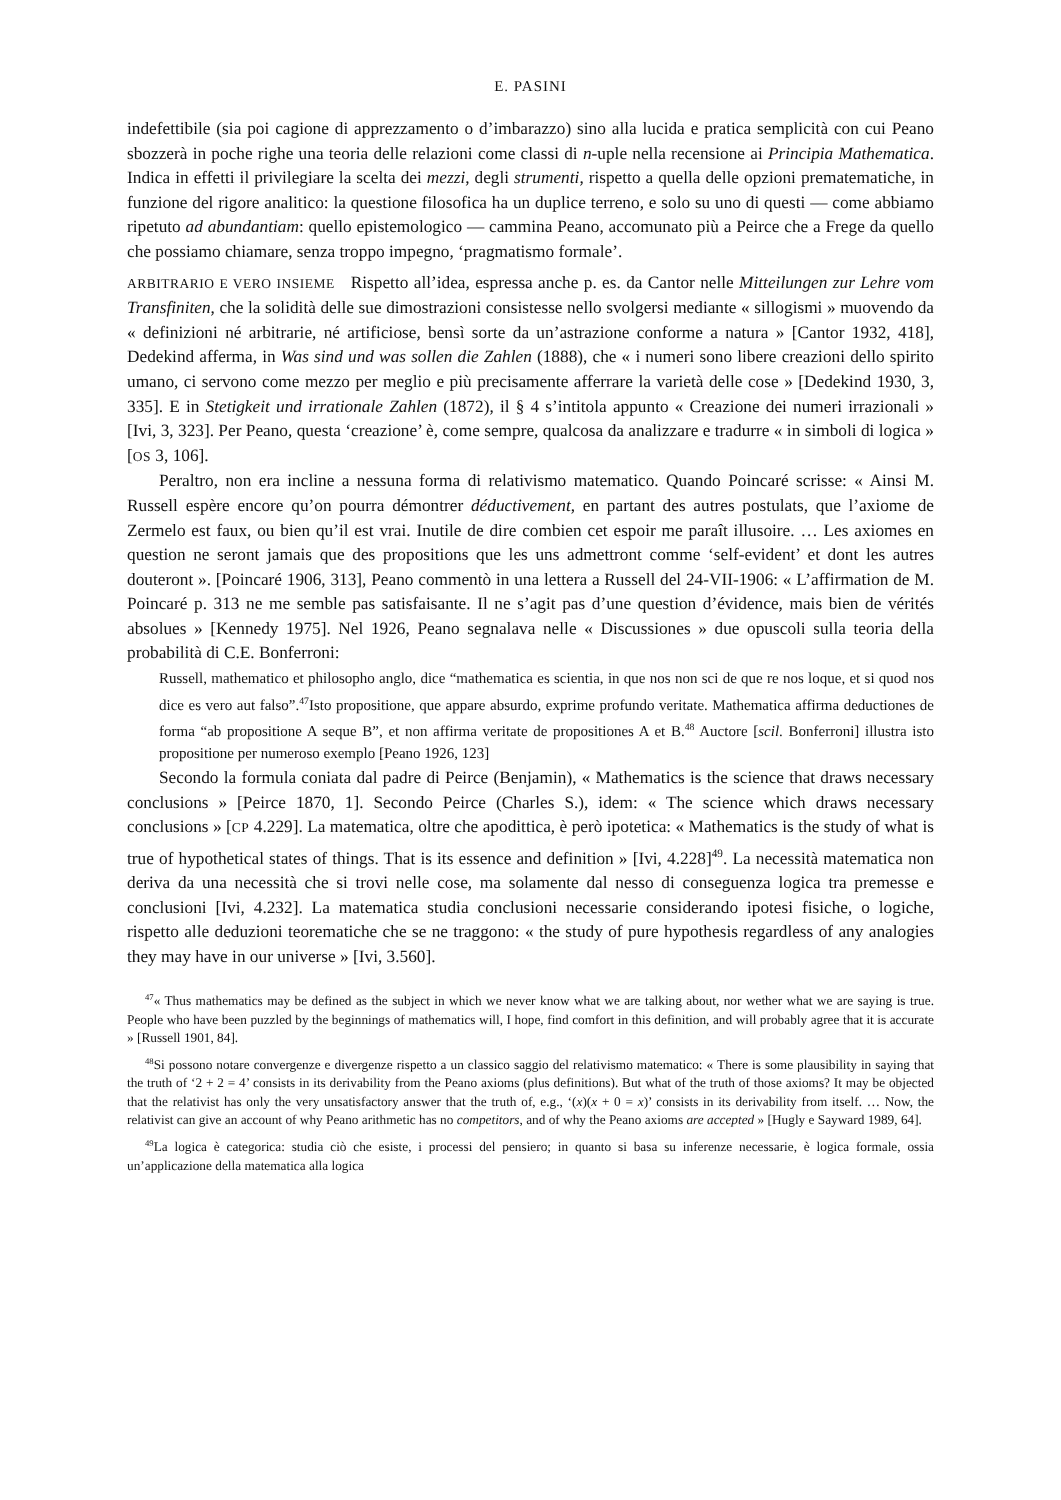E. PASINI
indefettibile (sia poi cagione di apprezzamento o d’imbarazzo) sino alla lucida e pratica semplicità con cui Peano sbozzerà in poche righe una teoria delle relazioni come classi di n-uple nella recensione ai Principia Mathematica. Indica in effetti il privilegiare la scelta dei mezzi, degli strumenti, rispetto a quella delle opzioni prematematiche, in funzione del rigore analitico: la questione filosofica ha un duplice terreno, e solo su uno di questi — come abbiamo ripetuto ad abundantiam: quello epistemologico — cammina Peano, accomunato più a Peirce che a Frege da quello che possiamo chiamare, senza troppo impegno, ‘pragmatismo formale’.
ARBITRARIO E VERO INSIEME Rispetto all’idea, espressa anche p. es. da Cantor nelle Mitteilungen zur Lehre vom Transfiniten, che la solidità delle sue dimostrazioni consistesse nello svolgersi mediante « sillogismi » muovendo da « definizioni né arbitrarie, né artificiose, bensì sorte da un’astrazione conforme a natura » [Cantor 1932, 418], Dedekind afferma, in Was sind und was sollen die Zahlen (1888), che « i numeri sono libere creazioni dello spirito umano, ci servono come mezzo per meglio e più precisamente afferrare la varietà delle cose » [Dedekind 1930, 3, 335]. E in Stetigkeit und irrationale Zahlen (1872), il § 4 s’intitola appunto « Creazione dei numeri irrazionali » [Ivi, 3, 323]. Per Peano, questa ‘creazione’ è, come sempre, qualcosa da analizzare e tradurre « in simboli di logica » [OS 3, 106].
Peraltro, non era incline a nessuna forma di relativismo matematico. Quando Poincaré scrisse: « Ainsi M. Russell espère encore qu’on pourra démontrer déductivement, en partant des autres postulats, que l’axiome de Zermelo est faux, ou bien qu’il est vrai. Inutile de dire combien cet espoir me paraît illusoire. … Les axiomes en question ne seront jamais que des propositions que les uns admettront comme ‘self-evident’ et dont les autres douteront ». [Poincaré 1906, 313], Peano commentò in una lettera a Russell del 24-VII-1906: « L’affirmation de M. Poincaré p. 313 ne me semble pas satisfaisante. Il ne s’agit pas d’une question d’évidence, mais bien de vérités absolues » [Kennedy 1975]. Nel 1926, Peano segnalava nelle « Discussiones » due opuscoli sulla teoria della probabilità di C.E. Bonferroni:
Russell, mathematico et philosopho anglo, dice “mathematica es scientia, in que nos non sci de que re nos loque, et si quod nos dice es vero aut falso”.<sup>47</sup>Isto propositione, que appare absurdo, exprime profundo veritate. Mathematica affirma deductiones de forma “ab propositione A seque B”, et non affirma veritate de propositiones A et B.<sup>48</sup> Auctore [scil. Bonferroni] illustra isto propositione per numeroso exemplo [Peano 1926, 123]
Secondo la formula coniata dal padre di Peirce (Benjamin), « Mathematics is the science that draws necessary conclusions » [Peirce 1870, 1]. Secondo Peirce (Charles S.), idem: « The science which draws necessary conclusions » [CP 4.229]. La matematica, oltre che apodittica, è però ipotetica: « Mathematics is the study of what is true of hypothetical states of things. That is its essence and definition » [Ivi, 4.228]<sup>49</sup>. La necessità matematica non deriva da una necessità che si trovi nelle cose, ma solamente dal nesso di conseguenza logica tra premesse e conclusioni [Ivi, 4.232]. La matematica studia conclusioni necessarie considerando ipotesi fisiche, o logiche, rispetto alle deduzioni teorematiche che se ne traggono: « the study of pure hypothesis regardless of any analogies they may have in our universe » [Ivi, 3.560].
<sup>47</sup> « Thus mathematics may be defined as the subject in which we never know what we are talking about, nor wether what we are saying is true. People who have been puzzled by the beginnings of mathematics will, I hope, find comfort in this definition, and will probably agree that it is accurate » [Russell 1901, 84].
<sup>48</sup>Si possono notare convergenze e divergenze rispetto a un classico saggio del relativismo matematico: « There is some plausibility in saying that the truth of ‘2 + 2 = 4’ consists in its derivability from the Peano axioms (plus definitions). But what of the truth of those axioms? It may be objected that the relativist has only the very unsatisfactory answer that the truth of, e.g., ‘(x)(x + 0 = x)’ consists in its derivability from itself. … Now, the relativist can give an account of why Peano arithmetic has no competitors, and of why the Peano axioms are accepted » [Hugly e Sayward 1989, 64].
<sup>49</sup> La logica è categorica: studia ciò che esiste, i processi del pensiero; in quanto si basa su inferenze necessarie, è logica formale, ossia un’applicazione della matematica alla logica